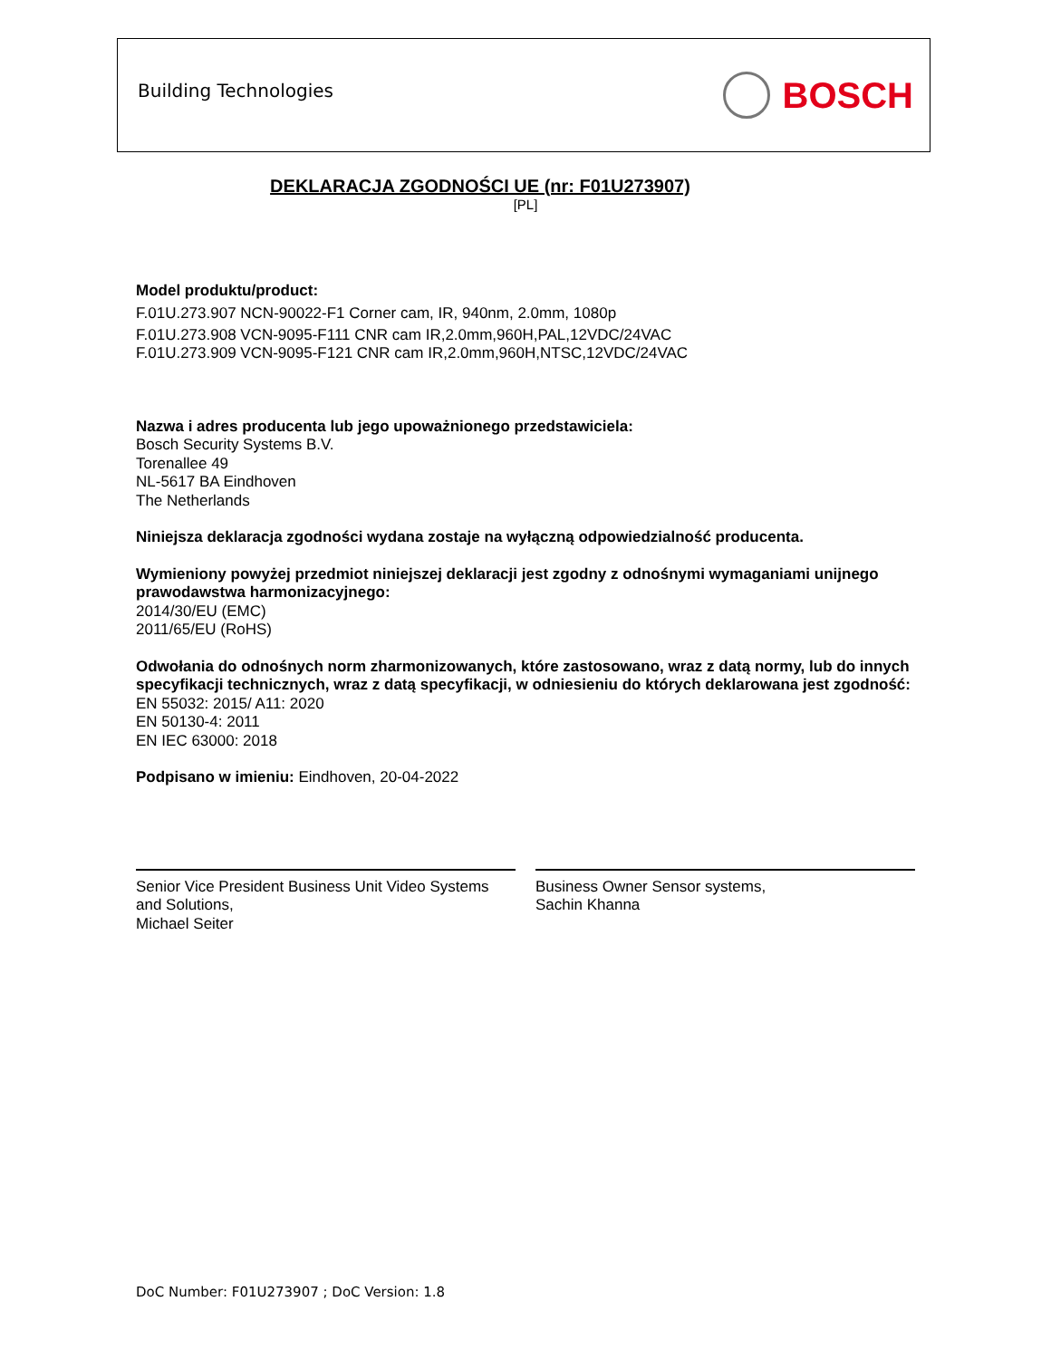Building Technologies
BOSCH
DEKLARACJA ZGODNOŚCI UE (nr: F01U273907)
[PL]
Model produktu/product:
F.01U.273.907 NCN-90022-F1 Corner cam, IR, 940nm, 2.0mm, 1080p
F.01U.273.908 VCN-9095-F111 CNR cam IR,2.0mm,960H,PAL,12VDC/24VAC
F.01U.273.909 VCN-9095-F121 CNR cam IR,2.0mm,960H,NTSC,12VDC/24VAC
Nazwa i adres producenta lub jego upoważnionego przedstawiciela:
Bosch Security Systems B.V.
Torenallee 49
NL-5617 BA Eindhoven
The Netherlands
Niniejsza deklaracja zgodności wydana zostaje na wyłączną odpowiedzialność producenta.
Wymieniony powyżej przedmiot niniejszej deklaracji jest zgodny z odnośnymi wymaganiami unijnego prawodawstwa harmonizacyjnego:
2014/30/EU (EMC)
2011/65/EU (RoHS)
Odwołania do odnośnych norm zharmonizowanych, które zastosowano, wraz z datą normy, lub do innych specyfikacji technicznych, wraz z datą specyfikacji, w odniesieniu do których deklarowana jest zgodność:
EN 55032: 2015/ A11: 2020
EN 50130-4: 2011
EN IEC 63000: 2018
Podpisano w imieniu: Eindhoven, 20-04-2022
Senior Vice President Business Unit Video Systems and Solutions,
Michael Seiter
Business Owner Sensor systems,
Sachin Khanna
DoC Number: F01U273907 ; DoC Version: 1.8